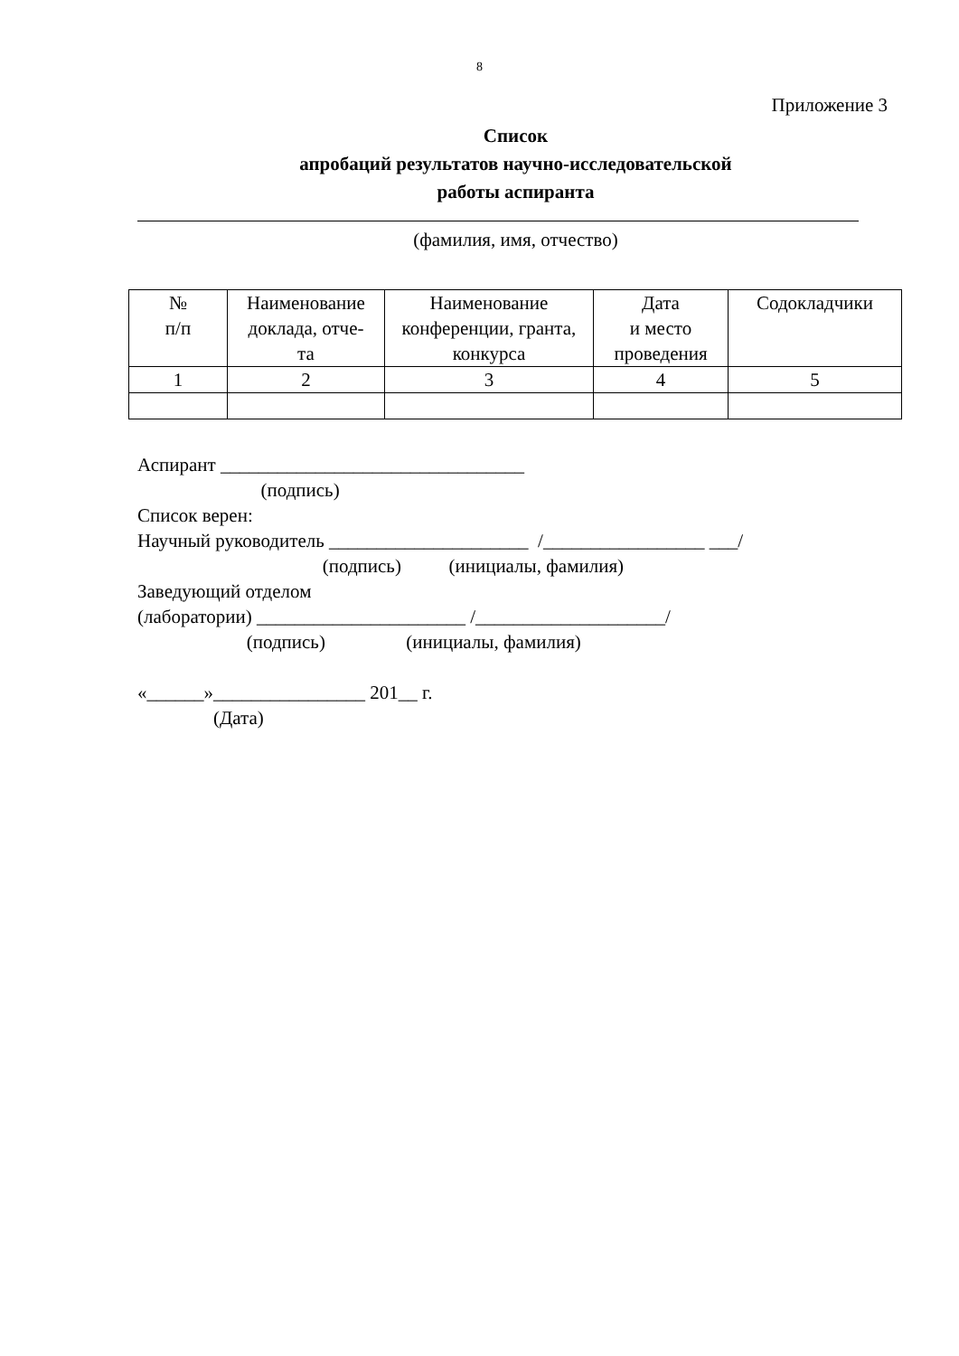8
Приложение 3
Список
апробаций результатов научно-исследовательской
работы аспиранта
(фамилия, имя, отчество)
| № п/п | Наименование доклада, отче- та | Наименование конференции, гранта, конкурса | Дата и место проведения | Содокладчики |
| 1 | 2 | 3 | 4 | 5 |
Аспирант ________________________________ (подпись) Список верен: Научный руководитель _____________________ /_________________ ___/ (подпись) (инициалы, фамилия) Заведующий отделом (лаборатории) ______________________ /____________________/ (подпись) (инициалы, фамилия) «______»________________ 201__ г. (Дата)